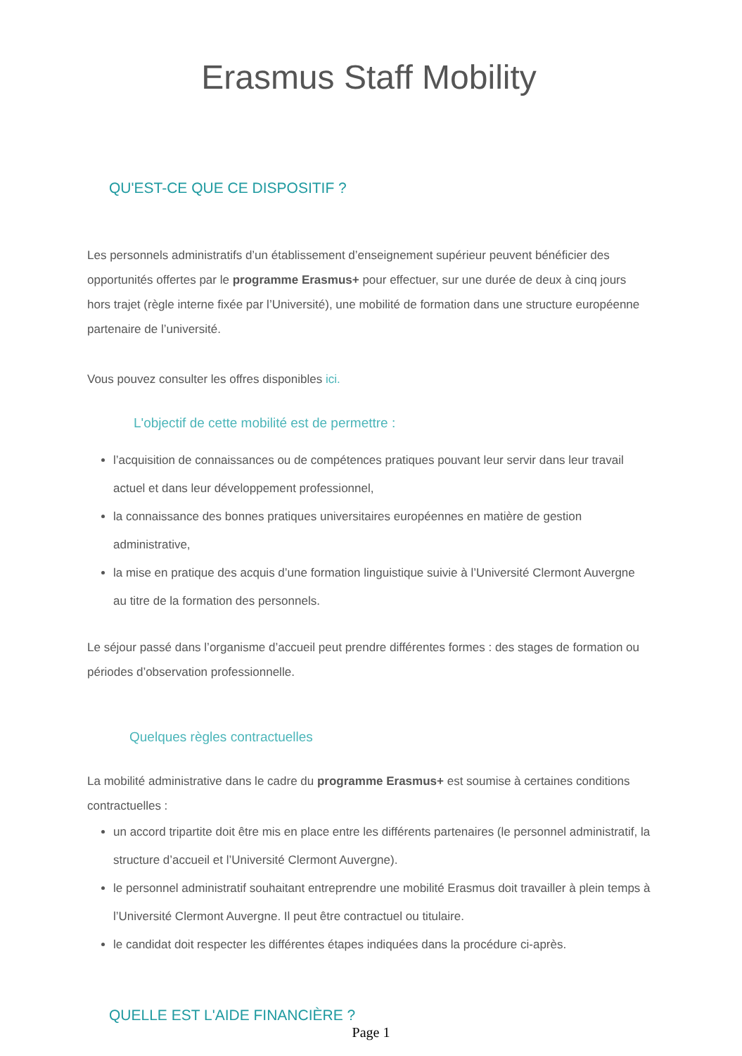Erasmus Staff Mobility
QU'EST-CE QUE CE DISPOSITIF ?
Les personnels administratifs d’un établissement d’enseignement supérieur peuvent bénéficier des opportunités offertes par le programme Erasmus+ pour effectuer, sur une durée de deux à cinq jours hors trajet (règle interne fixée par l’Université), une mobilité de formation dans une structure européenne partenaire de l’université.
Vous pouvez consulter les offres disponibles ici.
L'objectif de cette mobilité est de permettre :
l’acquisition de connaissances ou de compétences pratiques pouvant leur servir dans leur travail actuel et dans leur développement professionnel,
la connaissance des bonnes pratiques universitaires européennes en matière de gestion administrative,
la mise en pratique des acquis d’une formation linguistique suivie à l’Université Clermont Auvergne au titre de la formation des personnels.
Le séjour passé dans l’organisme d’accueil peut prendre différentes formes : des stages de formation ou périodes d’observation professionnelle.
Quelques règles contractuelles
La mobilité administrative dans le cadre du programme Erasmus+ est soumise à certaines conditions contractuelles :
un accord tripartite doit être mis en place entre les différents partenaires (le personnel administratif, la structure d’accueil et l’Université Clermont Auvergne).
le personnel administratif souhaitant entreprendre une mobilité Erasmus doit travailler à plein temps à l’Université Clermont Auvergne. Il peut être contractuel ou titulaire.
le candidat doit respecter les différentes étapes indiquées dans la procédure ci-après.
QUELLE EST L'AIDE FINANCIÈRE ?
Page 1